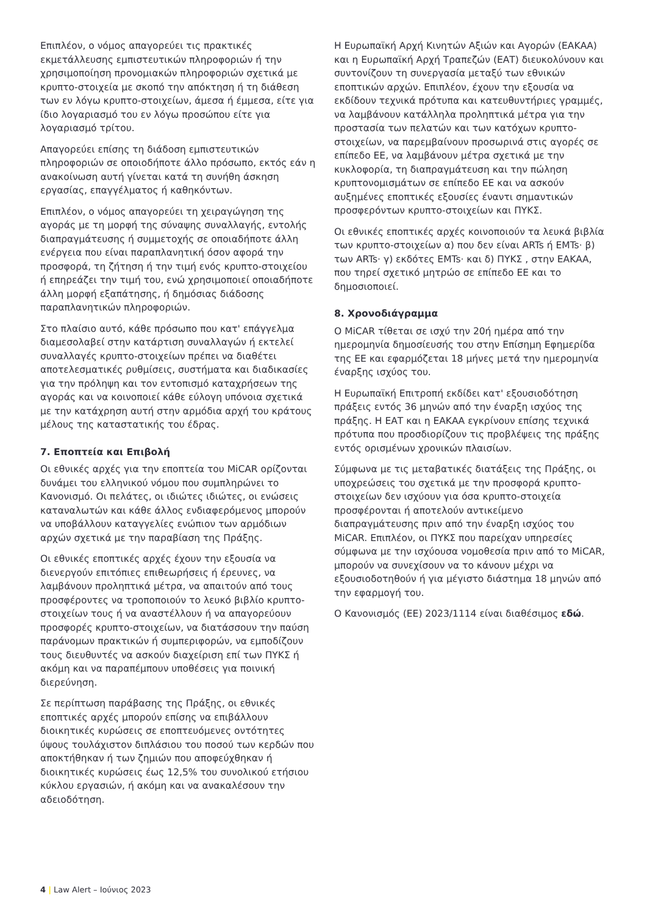Επιπλέον, ο νόμος απαγορεύει τις πρακτικές εκμετάλλευσης εμπιστευτικών πληροφοριών ή την χρησιμοποίηση προνομιακών πληροφοριών σχετικά με κρυπτο-στοιχεία με σκοπό την απόκτηση ή τη διάθεση των εν λόγω κρυπτο-στοιχείων, άμεσα ή έμμεσα, είτε για ίδιο λογαριασμό του εν λόγω προσώπου είτε για λογαριασμό τρίτου.
Απαγορεύει επίσης τη διάδοση εμπιστευτικών πληροφοριών σε οποιοδήποτε άλλο πρόσωπο, εκτός εάν η ανακοίνωση αυτή γίνεται κατά τη συνήθη άσκηση εργασίας, επαγγέλματος ή καθηκόντων.
Επιπλέον, ο νόμος απαγορεύει τη χειραγώγηση της αγοράς με τη μορφή της σύναψης συναλλαγής, εντολής διαπραγμάτευσης ή συμμετοχής σε οποιαδήποτε άλλη ενέργεια που είναι παραπλανητική όσον αφορά την προσφορά, τη ζήτηση ή την τιμή ενός κρυπτο-στοιχείου ή επηρεάζει την τιμή του, ενώ χρησιμοποιεί οποιαδήποτε άλλη μορφή εξαπάτησης, ή δημόσιας διάδοσης παραπλανητικών πληροφοριών.
Στο πλαίσιο αυτό, κάθε πρόσωπο που κατ' επάγγελμα διαμεσολαβεί στην κατάρτιση συναλλαγών ή εκτελεί συναλλαγές κρυπτο-στοιχείων πρέπει να διαθέτει αποτελεσματικές ρυθμίσεις, συστήματα και διαδικασίες για την πρόληψη και τον εντοπισμό καταχρήσεων της αγοράς και να κοινοποιεί κάθε εύλογη υπόνοια σχετικά με την κατάχρηση αυτή στην αρμόδια αρχή του κράτους μέλους της καταστατικής του έδρας.
7. Εποπτεία και Επιβολή
Οι εθνικές αρχές για την εποπτεία του MiCAR ορίζονται δυνάμει του ελληνικού νόμου που συμπληρώνει το Κανονισμό. Οι πελάτες, οι ιδιώτες ιδιώτες, οι ενώσεις καταναλωτών και κάθε άλλος ενδιαφερόμενος μπορούν να υποβάλλουν καταγγελίες ενώπιον των αρμόδιων αρχών σχετικά με την παραβίαση της Πράξης.
Οι εθνικές εποπτικές αρχές έχουν την εξουσία να διενεργούν επιτόπιες επιθεωρήσεις ή έρευνες, να λαμβάνουν προληπτικά μέτρα, να απαιτούν από τους προσφέροντες να τροποποιούν το λευκό βιβλίο κρυπτο-στοιχείων τους ή να αναστέλλουν ή να απαγορεύουν προσφορές κρυπτο-στοιχείων, να διατάσσουν την παύση παράνομων πρακτικών ή συμπεριφορών, να εμποδίζουν τους διευθυντές να ασκούν διαχείριση επί των ΠΥΚΣ ή ακόμη και να παραπέμπουν υποθέσεις για ποινική διερεύνηση.
Σε περίπτωση παράβασης της Πράξης, οι εθνικές εποπτικές αρχές μπορούν επίσης να επιβάλλουν διοικητικές κυρώσεις σε εποπτευόμενες οντότητες ύψους τουλάχιστον διπλάσιου του ποσού των κερδών που αποκτήθηκαν ή των ζημιών που αποφεύχθηκαν ή διοικητικές κυρώσεις έως 12,5% του συνολικού ετήσιου κύκλου εργασιών, ή ακόμη και να ανακαλέσουν την αδειοδότηση.
Η Ευρωπαϊκή Αρχή Κινητών Αξιών και Αγορών (ΕΑΚΑΑ) και η Ευρωπαϊκή Αρχή Τραπεζών (ΕΑΤ) διευκολύνουν και συντονίζουν τη συνεργασία μεταξύ των εθνικών εποπτικών αρχών. Επιπλέον, έχουν την εξουσία να εκδίδουν τεχνικά πρότυπα και κατευθυντήριες γραμμές, να λαμβάνουν κατάλληλα προληπτικά μέτρα για την προστασία των πελατών και των κατόχων κρυπτο-στοιχείων, να παρεμβαίνουν προσωρινά στις αγορές σε επίπεδο ΕΕ, να λαμβάνουν μέτρα σχετικά με την κυκλοφορία, τη διαπραγμάτευση και την πώληση κρυπτονομισμάτων σε επίπεδο ΕΕ και να ασκούν αυξημένες εποπτικές εξουσίες έναντι σημαντικών προσφερόντων κρυπτο-στοιχείων και ΠΥΚΣ.
Οι εθνικές εποπτικές αρχές κοινοποιούν τα λευκά βιβλία των κρυπτο-στοιχείων α) που δεν είναι ARTs ή EMTs· β) των ARTs· γ) εκδότες EMTs· και δ) ΠΥΚΣ , στην ΕΑΚΑΑ, που τηρεί σχετικό μητρώο σε επίπεδο ΕΕ και το δημοσιοποιεί.
8. Χρονοδιάγραμμα
Ο MiCAR τίθεται σε ισχύ την 20ή ημέρα από την ημερομηνία δημοσίευσής του στην Επίσημη Εφημερίδα της ΕΕ και εφαρμόζεται 18 μήνες μετά την ημερομηνία έναρξης ισχύος του.
Η Ευρωπαϊκή Επιτροπή εκδίδει κατ' εξουσιοδότηση πράξεις εντός 36 μηνών από την έναρξη ισχύος της πράξης. Η ΕΑΤ και η ΕΑΚΑΑ εγκρίνουν επίσης τεχνικά πρότυπα που προσδιορίζουν τις προβλέψεις της πράξης εντός ορισμένων χρονικών πλαισίων.
Σύμφωνα με τις μεταβατικές διατάξεις της Πράξης, οι υποχρεώσεις του σχετικά με την προσφορά κρυπτο-στοιχείων δεν ισχύουν για όσα κρυπτο-στοιχεία προσφέρονται ή αποτελούν αντικείμενο διαπραγμάτευσης πριν από την έναρξη ισχύος του MiCAR. Επιπλέον, οι ΠΥΚΣ που παρείχαν υπηρεσίες σύμφωνα με την ισχύουσα νομοθεσία πριν από το MiCAR, μπορούν να συνεχίσουν να το κάνουν μέχρι να εξουσιοδοτηθούν ή για μέγιστο διάστημα 18 μηνών από την εφαρμογή του.
Ο Κανονισμός (ΕΕ) 2023/1114 είναι διαθέσιμος εδώ.
4 | Law Alert – Ιούνιος 2023